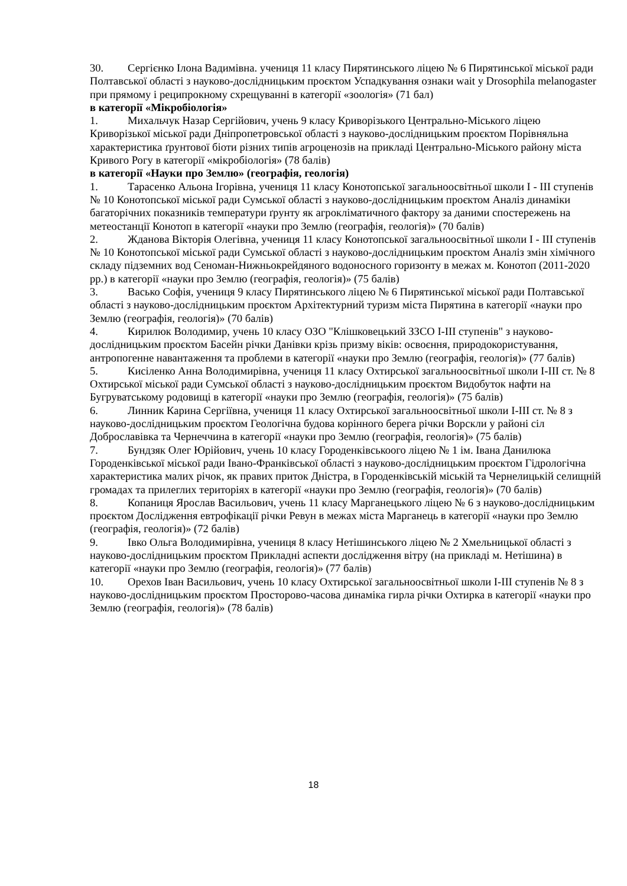30. Сергієнко Ілона Вадимівна. учениця 11 класу Пирятинського ліцею № 6 Пирятинської міської ради Полтавської області з науково-дослідницьким проєктом Успадкування ознаки wait у Drosophila melanogaster при прямому і реципрокному схрещуванні в категорії «зоологія» (71 бал)
в категорії «Мікробіологія»
1. Михальчук Назар Сергійович, учень 9 класу Криворізького Центрально-Міського ліцею Криворізької міської ради Дніпропетровської області з науково-дослідницьким проєктом Порівняльна характеристика ґрунтової біоти різних типів агроценозів на прикладі Центрально-Міського району міста Кривого Рогу в категорії «мікробіологія» (78 балів)
в категорії «Науки про Землю» (географія, геологія)
1. Тарасенко Альона Ігорівна, учениця 11 класу Конотопської загальноосвітньої школи І - ІІІ ступенів № 10 Конотопської міської ради Сумської області з науково-дослідницьким проєктом Аналіз динаміки багаторічних показників температури ґрунту як агрокліматичного фактору за даними спостережень на метеостанції Конотоп в категорії «науки про Землю (географія, геологія)» (70 балів)
2. Жданова Вікторія Олегівна, учениця 11 класу Конотопської загальноосвітньої школи І - ІІІ ступенів № 10 Конотопської міської ради Сумської області з науково-дослідницьким проєктом Аналіз змін хімічного складу підземних вод Сеноман-Нижньокрейдяного водоносного горизонту в межах м. Конотоп (2011-2020 рр.) в категорії «науки про Землю (географія, геологія)» (75 балів)
3. Васько Софія, учениця 9 класу Пирятинського ліцею № 6 Пирятинської міської ради Полтавської області з науково-дослідницьким проєктом Архітектурний туризм міста Пирятина в категорії «науки про Землю (географія, геологія)» (70 балів)
4. Кирилюк Володимир, учень 10 класу ОЗО "Клішковецький ЗЗСО І-ІІІ ступенів" з науково-дослідницьким проєктом Басейн річки Данівки крізь призму віків: освоєння, природокористування, антропогенне навантаження та проблеми в категорії «науки про Землю (географія, геологія)» (77 балів)
5. Кисіленко Анна Володимирівна, учениця 11 класу Охтирської загальноосвітньої школи І-ІІІ ст. № 8 Охтирської міської ради Сумської області з науково-дослідницьким проєктом Видобуток нафти на Бугруватському родовищі в категорії «науки про Землю (географія, геологія)» (75 балів)
6. Линник Карина Сергіївна, учениця 11 класу Охтирської загальноосвітньої школи І-ІІІ ст. № 8 з науково-дослідницьким проєктом Геологічна будова корінного берега річки Ворскли у районі сіл Доброславівка та Чернеччина в категорії «науки про Землю (географія, геологія)» (75 балів)
7. Бундзяк Олег Юрійович, учень 10 класу Городенківськоого ліцею № 1 ім. Івана Данилюка Городенківської міської ради Івано-Франківської області з науково-дослідницьким проєктом Гідрологічна характеристика малих річок, як правих приток Дністра, в Городенківській міській та Чернелицькій селищній громадах та прилеглих територіях в категорії «науки про Землю (географія, геологія)» (70 балів)
8. Копаниця Ярослав Васильович, учень 11 класу Марганецького ліцею № 6 з науково-дослідницьким проєктом Дослідження евтрофікації річки Ревун в межах міста Марганець в категорії «науки про Землю (географія, геологія)» (72 балів)
9. Івко Ольга Володимирівна, учениця 8 класу Нетішинського ліцею № 2 Хмельницької області з науково-дослідницьким проєктом Прикладні аспекти дослідження вітру (на прикладі м. Нетішина) в категорії «науки про Землю (географія, геологія)» (77 балів)
10. Орехов Іван Васильович, учень 10 класу Охтирської загальноосвітньої школи І-ІІІ ступенів № 8 з науково-дослідницьким проєктом Просторово-часова динаміка гирла річки Охтирка в категорії «науки про Землю (географія, геологія)» (78 балів)
18